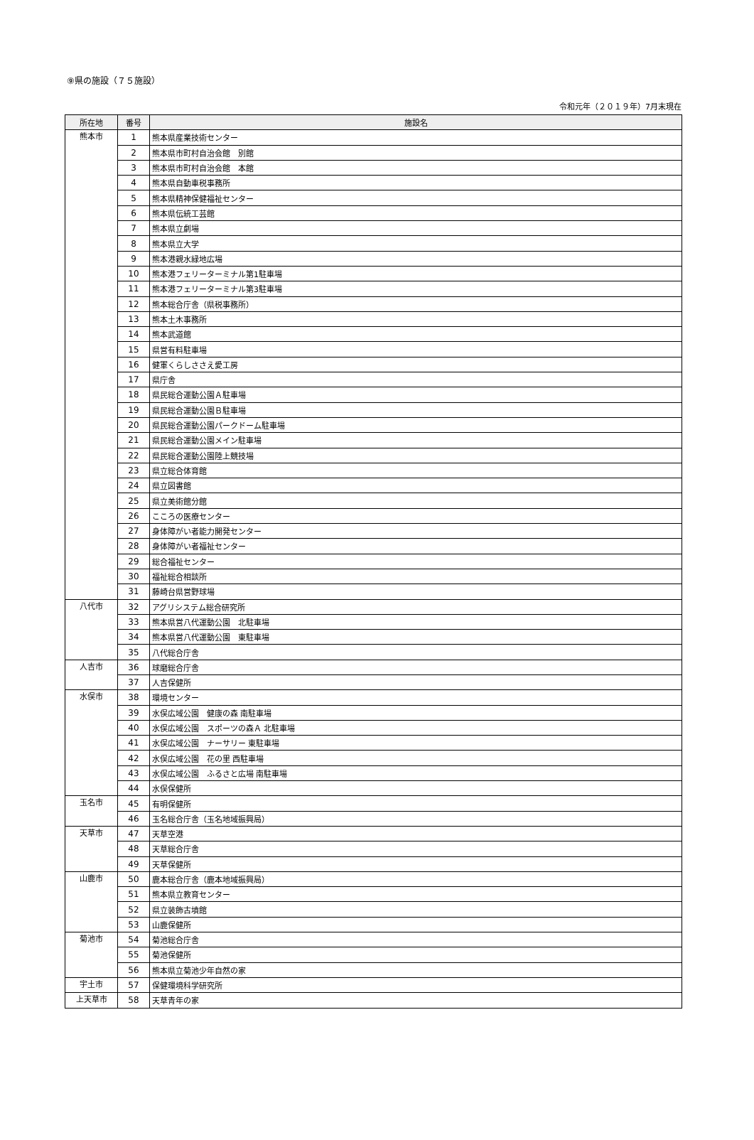⑨県の施設（７５施設）
令和元年（２０１９年）7月末現在
| 所在地 | 番号 | 施設名 |
| --- | --- | --- |
| 熊本市 | 1 | 熊本県産業技術センター |
| | 2 | 熊本県市町村自治会館 別館 |
| | 3 | 熊本県市町村自治会館 本館 |
| | 4 | 熊本県自動車税事務所 |
| | 5 | 熊本県精神保健福祉センター |
| | 6 | 熊本県伝統工芸館 |
| | 7 | 熊本県立劇場 |
| | 8 | 熊本県立大学 |
| | 9 | 熊本港親水緑地広場 |
| | 10 | 熊本港フェリーターミナル第1駐車場 |
| | 11 | 熊本港フェリーターミナル第3駐車場 |
| | 12 | 熊本総合庁舎（県税事務所） |
| | 13 | 熊本土木事務所 |
| | 14 | 熊本武道館 |
| | 15 | 県営有料駐車場 |
| | 16 | 健軍くらしささえ愛工房 |
| | 17 | 県庁舎 |
| | 18 | 県民総合運動公園Ａ駐車場 |
| | 19 | 県民総合運動公園Ｂ駐車場 |
| | 20 | 県民総合運動公園パークドーム駐車場 |
| | 21 | 県民総合運動公園メイン駐車場 |
| | 22 | 県民総合運動公園陸上競技場 |
| | 23 | 県立総合体育館 |
| | 24 | 県立図書館 |
| | 25 | 県立美術館分館 |
| | 26 | こころの医療センター |
| | 27 | 身体障がい者能力開発センター |
| | 28 | 身体障がい者福祉センター |
| | 29 | 総合福祉センター |
| | 30 | 福祉総合相談所 |
| | 31 | 藤崎台県営野球場 |
| 八代市 | 32 | アグリシステム総合研究所 |
| | 33 | 熊本県営八代運動公園 北駐車場 |
| | 34 | 熊本県営八代運動公園 東駐車場 |
| | 35 | 八代総合庁舎 |
| 人吉市 | 36 | 球磨総合庁舎 |
| | 37 | 人吉保健所 |
| 水俣市 | 38 | 環境センター |
| | 39 | 水俣広域公園 健康の森 南駐車場 |
| | 40 | 水俣広域公園 スポーツの森Ａ 北駐車場 |
| | 41 | 水俣広域公園 ナーサリー 東駐車場 |
| | 42 | 水俣広域公園 花の里 西駐車場 |
| | 43 | 水俣広域公園 ふるさと広場 南駐車場 |
| | 44 | 水俣保健所 |
| 玉名市 | 45 | 有明保健所 |
| | 46 | 玉名総合庁舎（玉名地域振興局） |
| 天草市 | 47 | 天草空港 |
| | 48 | 天草総合庁舎 |
| | 49 | 天草保健所 |
| 山鹿市 | 50 | 鹿本総合庁舎（鹿本地域振興局） |
| | 51 | 熊本県立教育センター |
| | 52 | 県立装飾古墳館 |
| | 53 | 山鹿保健所 |
| 菊池市 | 54 | 菊池総合庁舎 |
| | 55 | 菊池保健所 |
| | 56 | 熊本県立菊池少年自然の家 |
| 宇土市 | 57 | 保健環境科学研究所 |
| 上天草市 | 58 | 天草青年の家 |